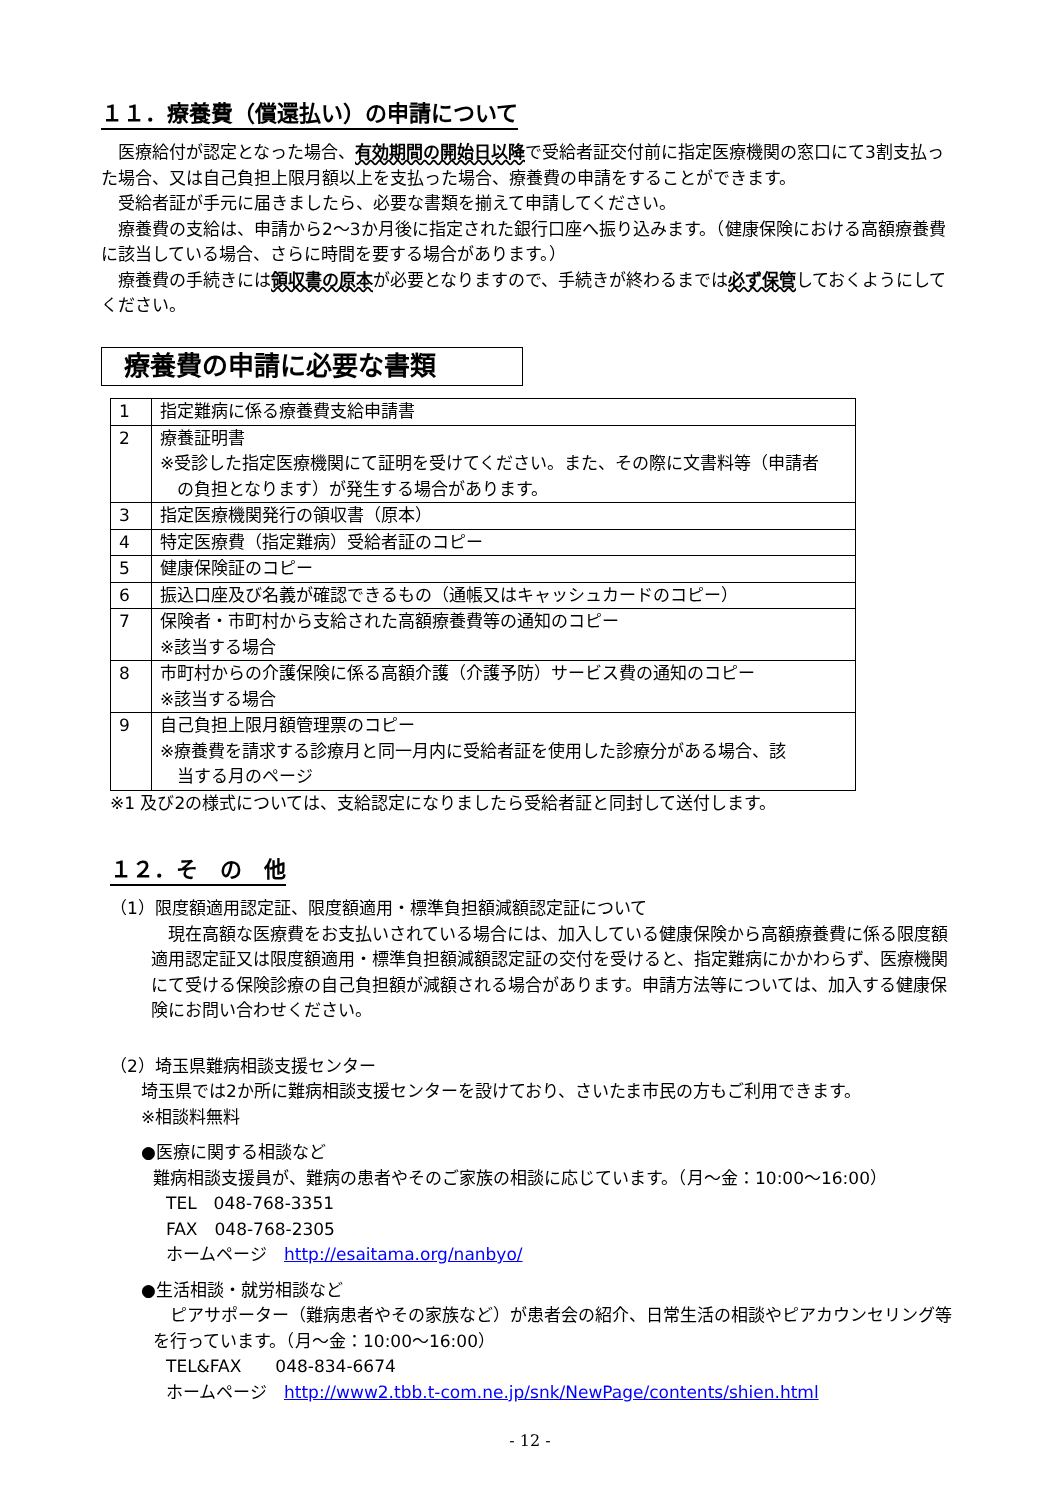１１．療養費（償還払い）の申請について
　医療給付が認定となった場合、有効期間の開始日以降で受給者証交付前に指定医療機関の窓口にて3割支払った場合、又は自己負担上限月額以上を支払った場合、療養費の申請をすることができます。
　受給者証が手元に届きましたら、必要な書類を揃えて申請してください。
　療養費の支給は、申請から2～3か月後に指定された銀行口座へ振り込みます。（健康保険における高額療養費に該当している場合、さらに時間を要する場合があります。）
　療養費の手続きには領収書の原本が必要となりますので、手続きが終わるまでは必ず保管しておくようにしてください。
療養費の申請に必要な書類
| 1 | 指定難病に係る療養費支給申請書 |
| 2 | 療養証明書 ※受診した指定医療機関にて証明を受けてください。また、その際に文書料等（申請者 の負担となります）が発生する場合があります。 |
| 3 | 指定医療機関発行の領収書（原本） |
| 4 | 特定医療費（指定難病）受給者証のコピー |
| 5 | 健康保険証のコピー |
| 6 | 振込口座及び名義が確認できるもの（通帳又はキャッシュカードのコピー） |
| 7 | 保険者・市町村から支給された高額療養費等の通知のコピー ※該当する場合 |
| 8 | 市町村からの介護保険に係る高額介護（介護予防）サービス費の通知のコピー ※該当する場合 |
| 9 | 自己負担上限月額管理票のコピー ※療養費を請求する診療月と同一月内に受給者証を使用した診療分がある場合、該 当する月のページ |
※1 及び2の様式については、支給認定になりましたら受給者証と同封して送付します。
１２．そ　の　他
（1）限度額適用認定証、限度額適用・標準負担額減額認定証について
　現在高額な医療費をお支払いされている場合には、加入している健康保険から高額療養費に係る限度額適用認定証又は限度額適用・標準負担額減額認定証の交付を受けると、指定難病にかかわらず、医療機関にて受ける保険診療の自己負担額が減額される場合があります。申請方法等については、加入する健康保険にお問い合わせください。
（2）埼玉県難病相談支援センター
埼玉県では2か所に難病相談支援センターを設けており、さいたま市民の方もご利用できます。
※相談料無料
●医療に関する相談など
難病相談支援員が、難病の患者やそのご家族の相談に応じています。（月～金：10:00～16:00）
TEL　048-768-3351
FAX　048-768-2305
ホームページ　http://esaitama.org/nanbyo/
●生活相談・就労相談など
　ピアサポーター（難病患者やその家族など）が患者会の紹介、日常生活の相談やピアカウンセリング等を行っています。（月～金：10:00～16:00）
TEL&FAX　　048-834-6674
ホームページ　http://www2.tbb.t-com.ne.jp/snk/NewPage/contents/shien.html
- 12 -